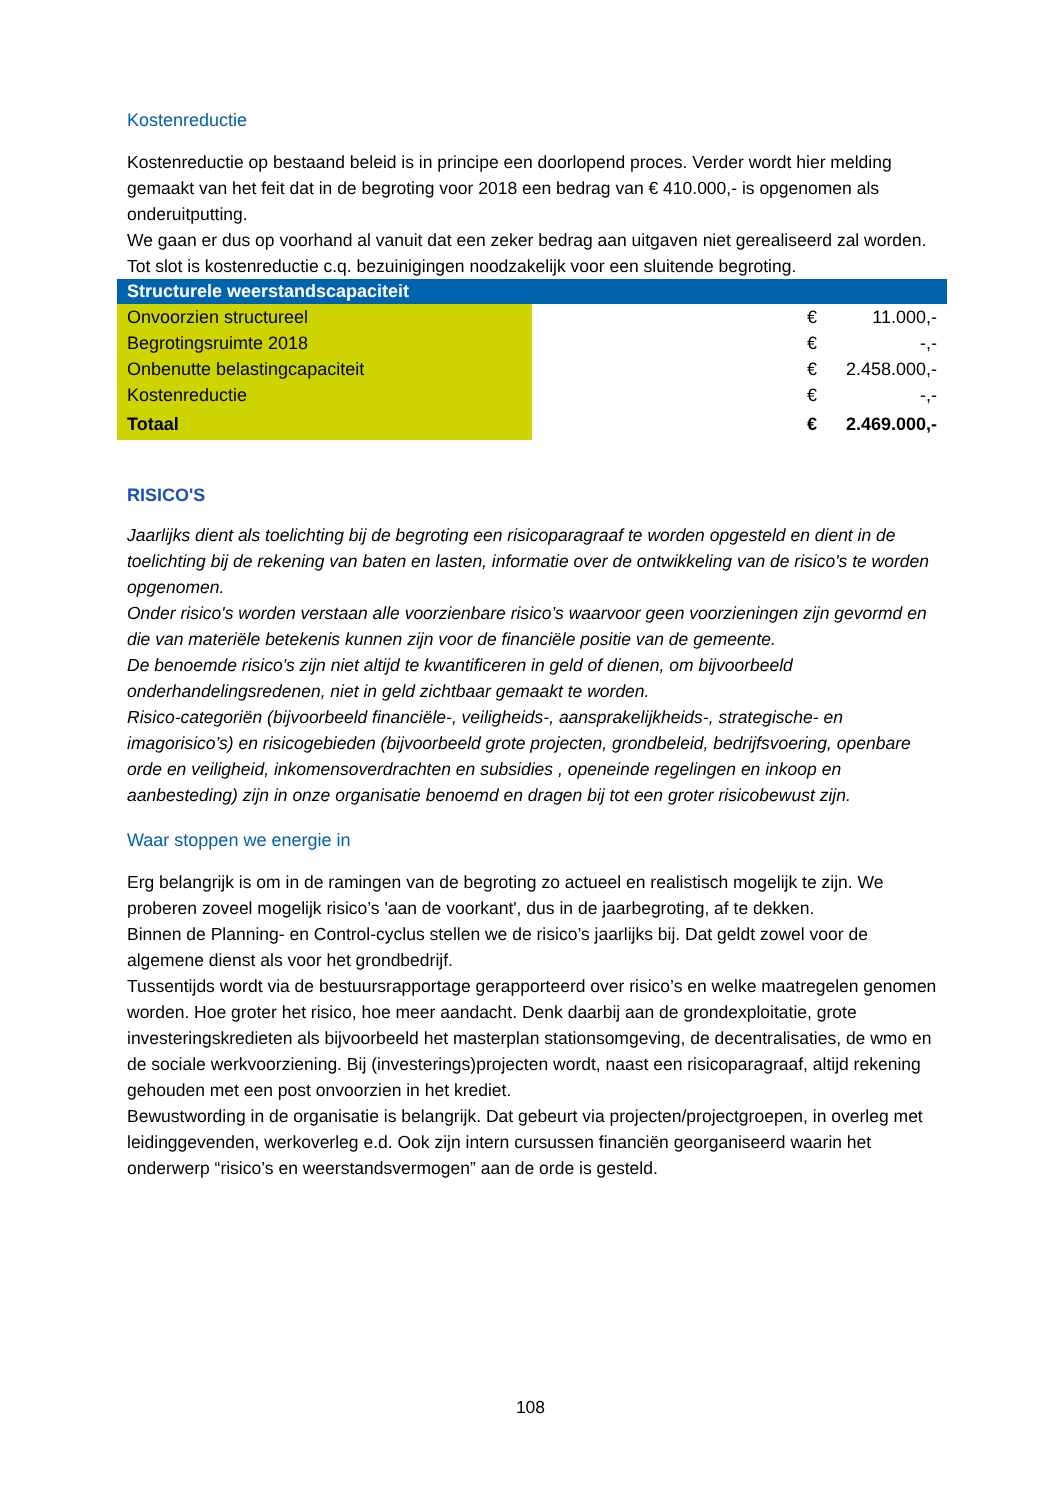Kostenreductie
Kostenreductie op bestaand beleid is in principe een doorlopend proces. Verder wordt hier melding gemaakt van het feit dat in de begroting voor 2018 een bedrag van € 410.000,- is opgenomen als onderuitputting.
We gaan er dus op voorhand al vanuit dat een zeker bedrag aan uitgaven niet gerealiseerd zal worden. Tot slot is kostenreductie c.q. bezuinigingen noodzakelijk voor een sluitende begroting.
| Structurele weerstandscapaciteit | | | |
| --- | --- | --- | --- |
| Onvoorzien structureel | | € | 11.000,- |
| Begrotingsruimte 2018 | | € | -,- |
| Onbenutte belastingcapaciteit | | € | 2.458.000,- |
| Kostenreductie | | € | -,- |
| Totaal | | € | 2.469.000,- |
RISICO'S
Jaarlijks dient als toelichting bij de begroting een risicoparagraaf te worden opgesteld en dient in de toelichting bij de rekening van baten en lasten, informatie over de ontwikkeling van de risico's te worden opgenomen.
Onder risico's worden verstaan alle voorzienbare risico’s waarvoor geen voorzieningen zijn gevormd en die van materiële betekenis kunnen zijn voor de financiële positie van de gemeente.
De benoemde risico's zijn niet altijd te kwantificeren in geld of dienen, om bijvoorbeeld onderhandelingsredenen, niet in geld zichtbaar gemaakt te worden.
Risico-categoriën (bijvoorbeeld financiële-, veiligheids-, aansprakelijkheids-, strategische- en imagorisico’s) en risicogebieden (bijvoorbeeld grote projecten, grondbeleid, bedrijfsvoering, openbare orde en veiligheid, inkomensoverdrachten en subsidies , openeinde regelingen en inkoop en aanbesteding) zijn in onze organisatie benoemd en dragen bij tot een groter risicobewust zijn.
Waar stoppen we energie in
Erg belangrijk is om in de ramingen van de begroting zo actueel en realistisch mogelijk te zijn. We proberen zoveel mogelijk risico’s 'aan de voorkant', dus in de jaarbegroting, af te dekken.
Binnen de Planning- en Control-cyclus stellen we de risico’s jaarlijks bij. Dat geldt zowel voor de algemene dienst als voor het grondbedrijf.
Tussentijds wordt via de bestuursrapportage gerapporteerd over risico’s en welke maatregelen genomen worden. Hoe groter het risico, hoe meer aandacht. Denk daarbij aan de grondexploitatie, grote investeringskredieten als bijvoorbeeld het masterplan stationsomgeving, de decentralisaties, de wmo en de sociale werkvoorziening. Bij (investerings)projecten wordt, naast een risicoparagraaf, altijd rekening gehouden met een post onvoorzien in het krediet.
Bewustwording in de organisatie is belangrijk. Dat gebeurt via projecten/projectgroepen, in overleg met leidinggevenden, werkoverleg e.d. Ook zijn intern cursussen financiën georganiseerd waarin het onderwerp “risico’s en weerstandsvermogen” aan de orde is gesteld.
108